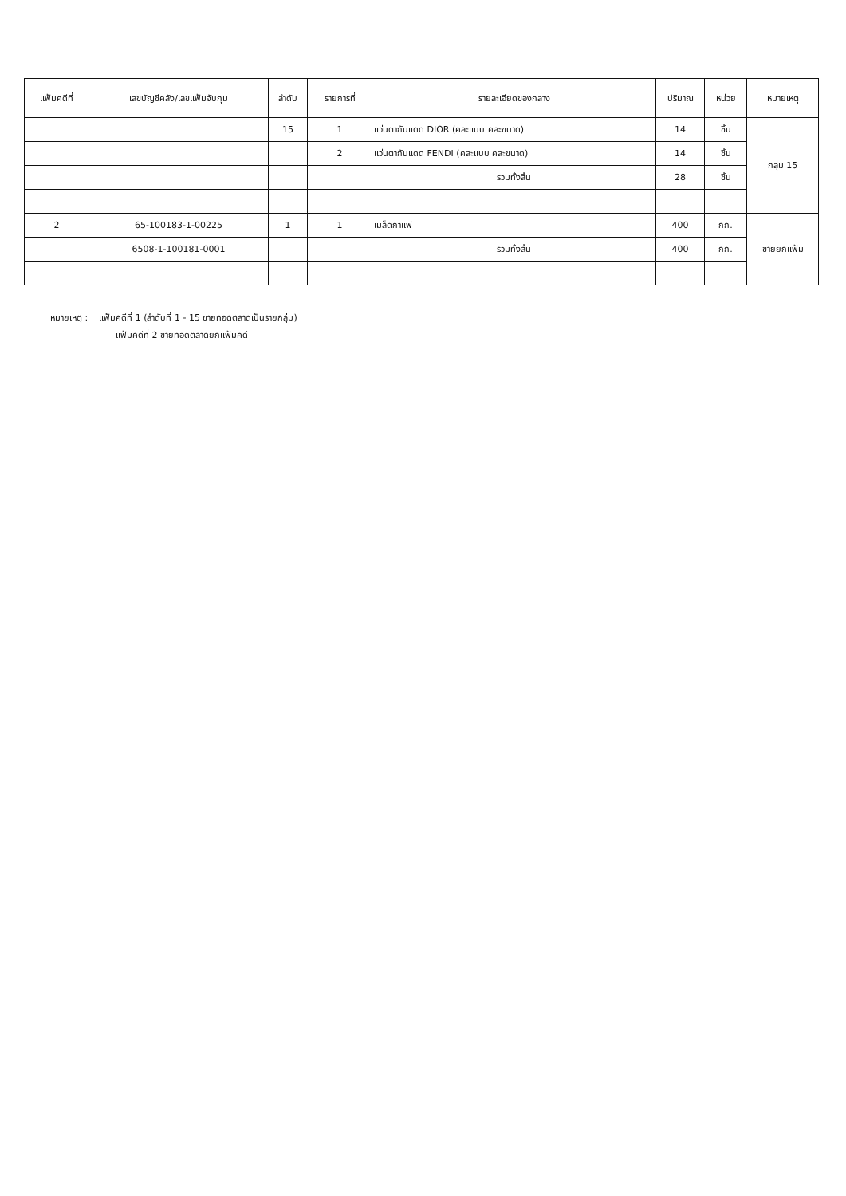| แฟ้มคดีที่ | เลขบัญชีคลัง/เลขแฟ้มจับกุม | ลำดับ | รายการที่ | รายละเอียดของกลาง | ปริมาณ | หน่วย | หมายเหตุ |
| --- | --- | --- | --- | --- | --- | --- | --- |
| | | 15 | 1 | แว่นตากันแดด DIOR (คละแบบ คละขนาด) | 14 | ชิ้น | กลุ่ม 15 |
| | | | 2 | แว่นตากันแดด FENDI (คละแบบ คละขนาด) | 14 | ชิ้น | |
| | | | | รวมทั้งสิ้น | 28 | ชิ้น | |
| 2 | 65-100183-1-00225 | 1 | 1 | เมล็ดกาแฟ | 400 | กก. | ขายยกแฟ้ม |
| | 6508-1-100181-0001 | | | รวมทั้งสิ้น | 400 | กก. | |
หมายเหตุ : แฟ้มคดีที่ 1 (ลำดับที่ 1 - 15 ขายทอดตลาดเป็นรายกลุ่ม)
แฟ้มคดีที่ 2 ขายทอดตลาดยกแฟ้มคดี